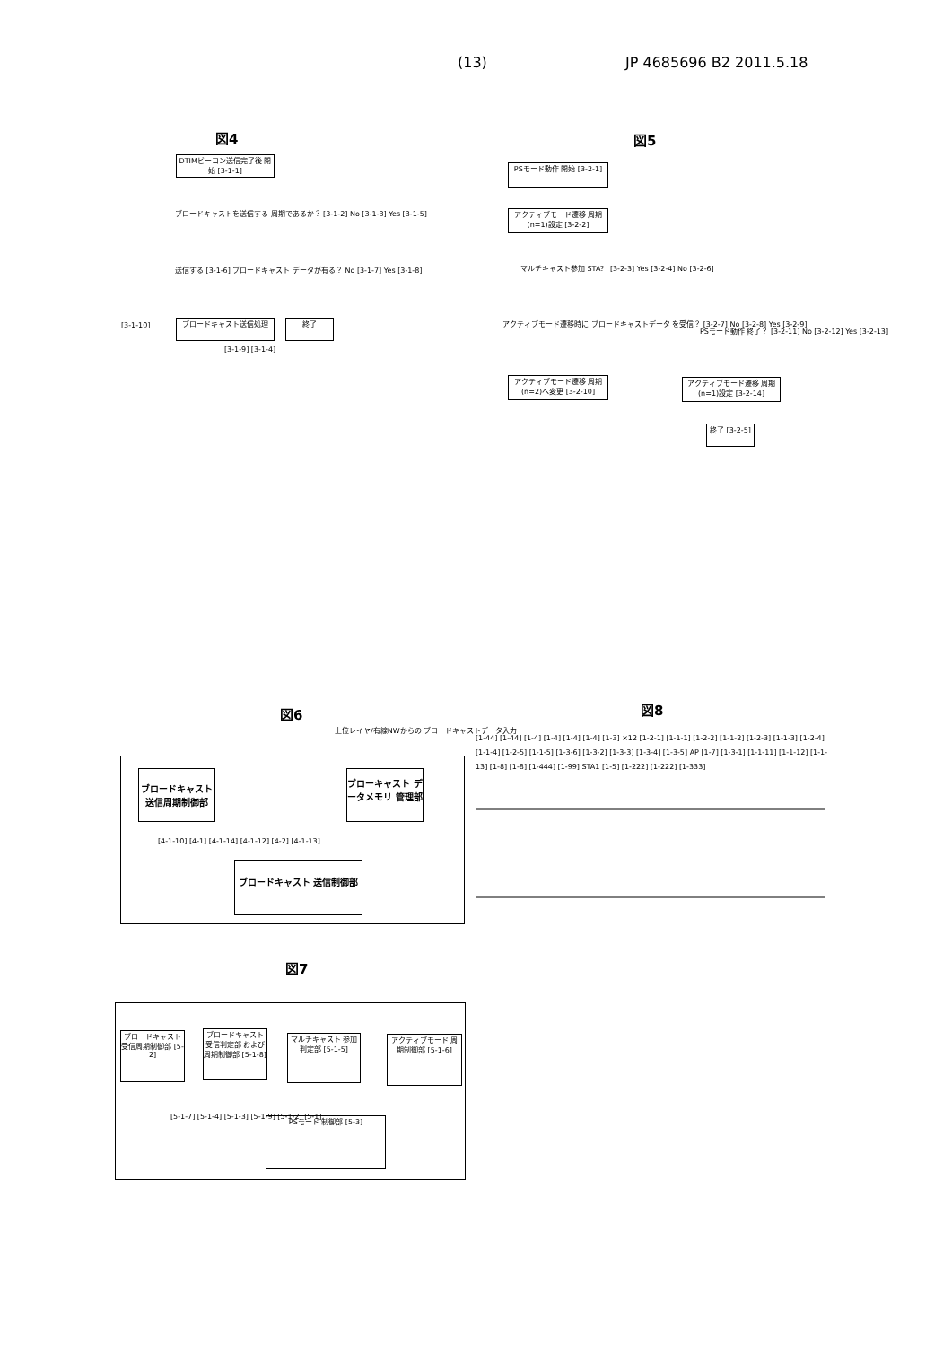(13) JP 4685696 B2 2011.5.18
図4
DTIMビーコン送信完了後 開始 [3-1-1]
ブロードキャストを送信する 周期であるか？ [3-1-2] No [3-1-3] Yes [3-1-5]
送信する [3-1-6] ブロードキャスト データが有る？ No [3-1-7] Yes [3-1-8]
[3-1-10] ブロードキャスト送信処理 終了
[3-1-9] [3-1-4]
図5
PSモード動作 開始 [3-2-1]
アクティブモード遷移 周期(n=1)設定 [3-2-2]
マルチキャスト参加 STA？ [3-2-3] Yes [3-2-4] No [3-2-6]
アクティブモード遷移時に ブロードキャストデータ を受信？ [3-2-7] No [3-2-8] Yes [3-2-9]
アクティブモード遷移 周期(n=2)へ変更 [3-2-10]
PSモード動作 終了？ [3-2-11] No [3-2-12] Yes [3-2-13]
アクティブモード遷移 周期(n=1)設定 [3-2-14]
終了 [3-2-5]
図6
上位レイヤ/有線NWからの ブロードキャストデータ入力
ブロードキャスト 送信周期制御部
ブローキャスト データメモリ 管理部
ブロードキャスト 送信制御部
[4-1-10] [4-1] [4-1-14] [4-1-12] [4-2] [4-1-13]
図7
ブロードキャスト 受信周期制御部 [5-2]
ブロードキャスト 受信判定部 および周期制御部 [5-1-8]
マルチキャスト 参加判定部 [5-1-5]
アクティブモード 周期制御部 [5-1-6]
PSモード 制御部 [5-3]
[5-1-7] [5-1-4] [5-1-3] [5-1-9] [5-1-2] [5-1]
図8
[1-44] [1-44] [1-4] [1-4] [1-4] [1-4] [1-3] ×12 [1-2-1] [1-1-1] [1-2-2] [1-1-2] [1-2-3] [1-1-3] [1-2-4] [1-1-4] [1-2-5] [1-1-5] [1-3-6] [1-3-2] [1-3-3] [1-3-4] [1-3-5] AP [1-7] [1-3-1] [1-1-11] [1-1-12] [1-1-13] [1-8] [1-8] [1-444] [1-99] STA1 [1-5] [1-222] [1-222] [1-333]